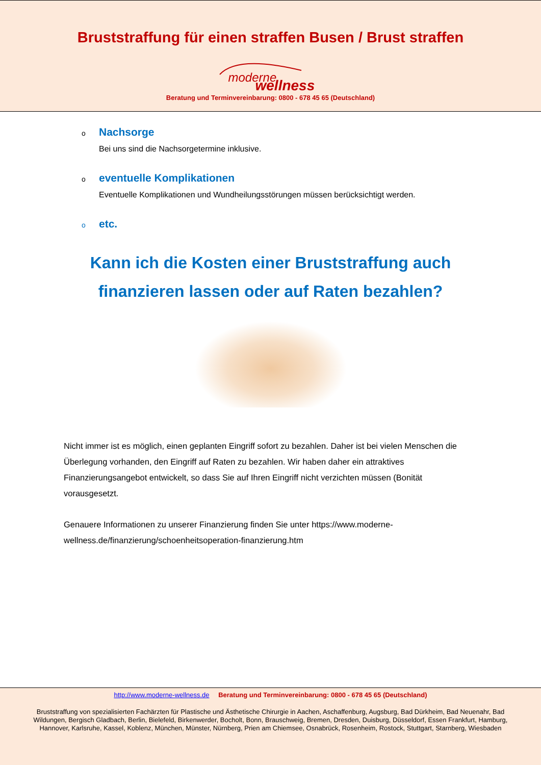Bruststraffung für einen straffen Busen / Brust straffen
moderne wellness
Beratung und Terminvereinbarung: 0800 - 678 45 65 (Deutschland)
o
Nachsorge
Bei uns sind die Nachsorgetermine inklusive.
o
eventuelle Komplikationen
Eventuelle Komplikationen und Wundheilungsstörungen müssen berücksichtigt werden.
o
etc.
Kann ich die Kosten einer Bruststraffung auch
finanzieren lassen oder auf Raten bezahlen?
Nicht immer ist es möglich, einen geplanten Eingriff sofort zu bezahlen. Daher ist bei vielen Menschen die Überlegung vorhanden, den Eingriff auf Raten zu bezahlen. Wir haben daher ein attraktives Finanzierungsangebot entwickelt, so dass Sie auf Ihren Eingriff nicht verzichten müssen (Bonität vorausgesetzt.
Genauere Informationen zu unserer Finanzierung finden Sie unter https://www.moderne-wellness.de/finanzierung/schoenheitsoperation-finanzierung.htm
http://www.moderne-wellness.de Beratung und Terminvereinbarung: 0800 - 678 45 65 (Deutschland)
Bruststraffung von spezialisierten Fachärzten für Plastische und Ästhetische Chirurgie in Aachen, Aschaffenburg, Augsburg, Bad Dürkheim, Bad Neuenahr, Bad Wildungen, Bergisch Gladbach, Berlin, Bielefeld, Birkenwerder, Bocholt, Bonn, Brauschweig, Bremen, Dresden, Duisburg, Düsseldorf, Essen Frankfurt, Hamburg, Hannover, Karlsruhe, Kassel, Koblenz, München, Münster, Nürnberg, Prien am Chiemsee, Osnabrück, Rosenheim, Rostock, Stuttgart, Starnberg, Wiesbaden